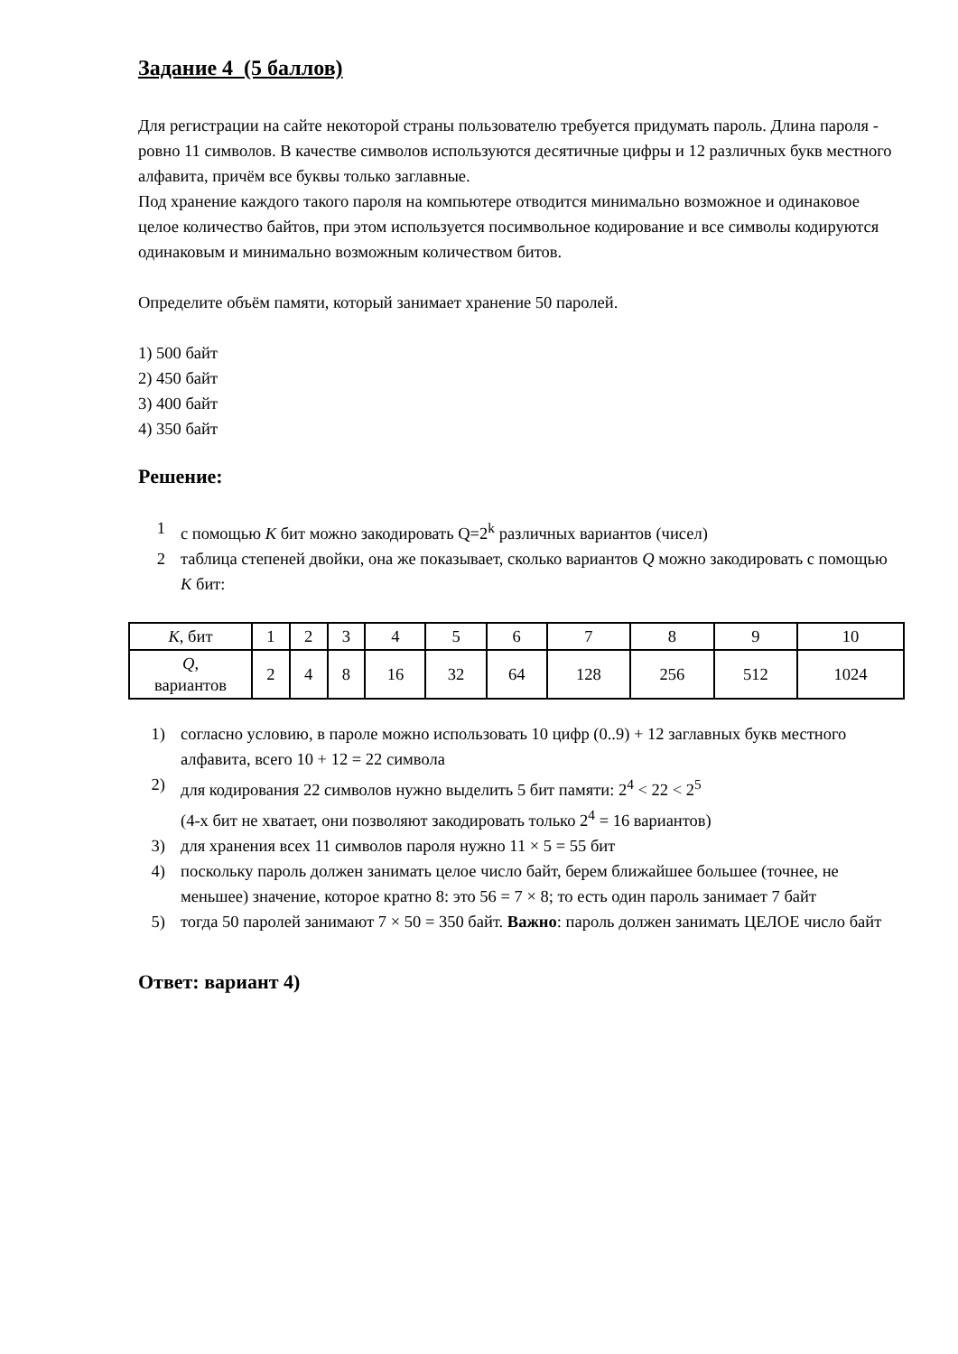Задание 4 (5 баллов)
Для регистрации на сайте некоторой страны пользователю требуется придумать пароль. Длина пароля - ровно 11 символов. В качестве символов используются десятичные цифры и 12 различных букв местного алфавита, причём все буквы только заглавные.
Под хранение каждого такого пароля на компьютере отводится минимально возможное и одинаковое целое количество байтов, при этом используется посимвольное кодирование и все символы кодируются одинаковым и минимально возможным количеством битов.
Определите объём памяти, который занимает хранение 50 паролей.
1) 500 байт
2) 450 байт
3) 400 байт
4) 350 байт
Решение:
1 с помощью K бит можно закодировать Q=2<sup>k</sup> различных вариантов (чисел)
2 таблица степеней двойки, она же показывает, сколько вариантов Q можно закодировать с помощью K бит:
| K , бит | 1 | 2 | 3 | 4 | 5 | 6 | 7 | 8 | 9 | 10 |
| Q , вариантов | 2 | 4 | 8 | 16 | 32 | 64 | 128 | 256 | 512 | 1024 |
1) согласно условию, в пароле можно использовать 10 цифр (0..9) + 12 заглавных букв местного алфавита, всего 10 + 12 = 22 символа
2) для кодирования 22 символов нужно выделить 5 бит памяти: 2<sup>4</sup> < 22 < 2<sup>5</sup>
(4-х бит не хватает, они позволяют закодировать только 2<sup>4</sup> = 16 вариантов)
3) для хранения всех 11 символов пароля нужно 11 × 5 = 55 бит
4) поскольку пароль должен занимать целое число байт, берем ближайшее большее (точнее, не меньшее) значение, которое кратно 8: это 56 = 7 × 8; то есть один пароль занимает 7 байт
5) тогда 50 паролей занимают 7 × 50 = 350 байт. Важно: пароль должен занимать ЦЕЛОЕ число байт
Ответ: вариант 4)